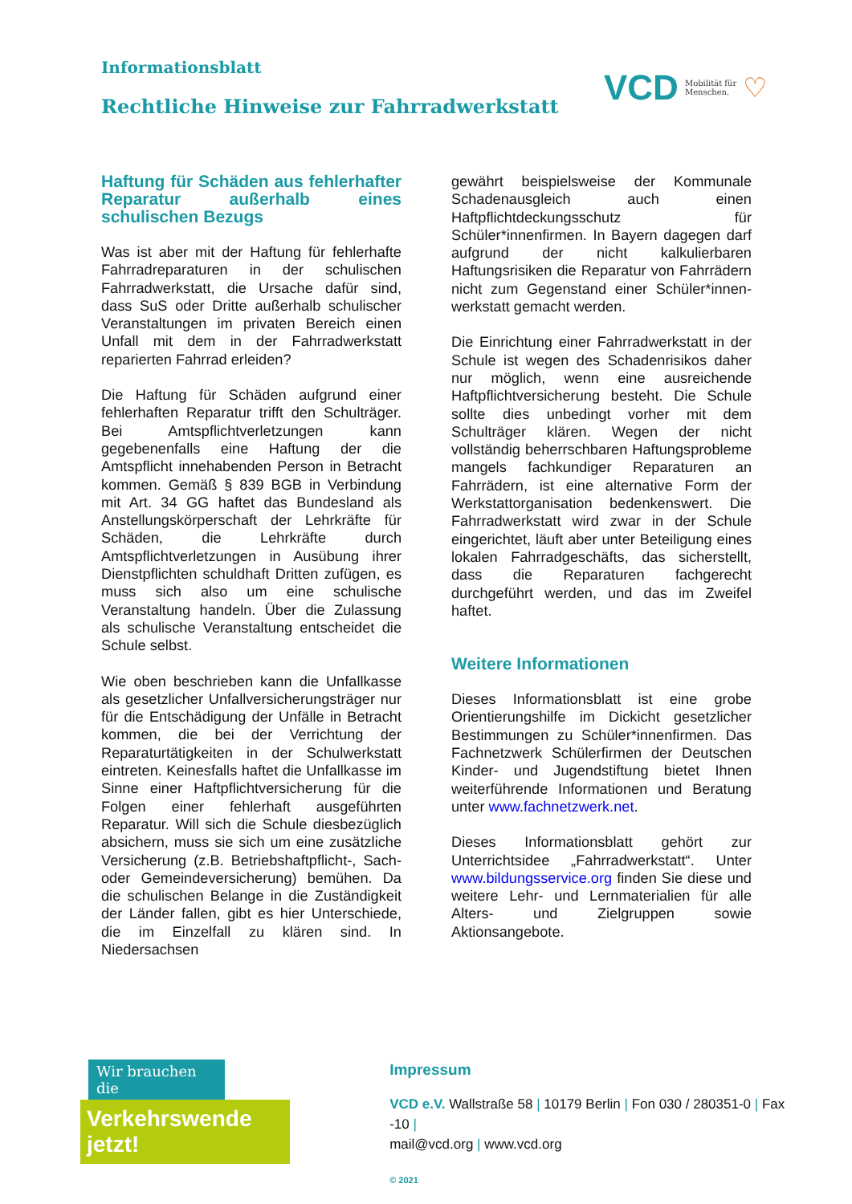Informationsblatt
Rechtliche Hinweise zur Fahrradwerkstatt
VCD Mobilität für
Menschen. ♡
Haftung für Schäden aus fehlerhafter Reparatur außerhalb eines schulischen Bezugs
Was ist aber mit der Haftung für fehlerhafte Fahrradreparaturen in der schulischen Fahrradwerkstatt, die Ursache dafür sind, dass SuS oder Dritte außerhalb schulischer Veranstaltungen im privaten Bereich einen Unfall mit dem in der Fahrradwerkstatt reparierten Fahrrad erleiden?
Die Haftung für Schäden aufgrund einer fehlerhaften Reparatur trifft den Schulträger. Bei Amtspflichtverletzungen kann gegebenenfalls eine Haftung der die Amtspflicht innehabenden Person in Betracht kommen. Gemäß § 839 BGB in Verbindung mit Art. 34 GG haftet das Bundesland als Anstellungskörperschaft der Lehrkräfte für Schäden, die Lehrkräfte durch Amtspflichtverletzungen in Ausübung ihrer Dienstpflichten schuldhaft Dritten zufügen, es muss sich also um eine schulische Veranstaltung handeln. Über die Zulassung als schulische Veranstaltung entscheidet die Schule selbst.
Wie oben beschrieben kann die Unfallkasse als gesetzlicher Unfallversicherungsträger nur für die Entschädigung der Unfälle in Betracht kommen, die bei der Verrichtung der Reparaturtätigkeiten in der Schulwerkstatt eintreten. Keinesfalls haftet die Unfallkasse im Sinne einer Haftpflichtversicherung für die Folgen einer fehlerhaft ausgeführten Reparatur. Will sich die Schule diesbezüglich absichern, muss sie sich um eine zusätzliche Versicherung (z.B. Betriebshaftpflicht-, Sach- oder Gemeindeversicherung) bemühen. Da die schulischen Belange in die Zuständigkeit der Länder fallen, gibt es hier Unterschiede, die im Einzelfall zu klären sind. In Niedersachsen
gewährt beispielsweise der Kommunale Schadenausgleich auch einen Haftpflichtdeckungsschutz für Schüler*innenfirmen. In Bayern dagegen darf aufgrund der nicht kalkulierbaren Haftungsrisiken die Reparatur von Fahrrädern nicht zum Gegenstand einer Schüler*innen-werkstatt gemacht werden.
Die Einrichtung einer Fahrradwerkstatt in der Schule ist wegen des Schadenrisikos daher nur möglich, wenn eine ausreichende Haftpflichtversicherung besteht. Die Schule sollte dies unbedingt vorher mit dem Schulträger klären. Wegen der nicht vollständig beherrschbaren Haftungsprobleme mangels fachkundiger Reparaturen an Fahrrädern, ist eine alternative Form der Werkstattorganisation bedenkenswert. Die Fahrradwerkstatt wird zwar in der Schule eingerichtet, läuft aber unter Beteiligung eines lokalen Fahrradgeschäfts, das sicherstellt, dass die Reparaturen fachgerecht durchgeführt werden, und das im Zweifel haftet.
Weitere Informationen
Dieses Informationsblatt ist eine grobe Orientierungshilfe im Dickicht gesetzlicher Bestimmungen zu Schüler*innenfirmen. Das Fachnetzwerk Schülerfirmen der Deutschen Kinder- und Jugendstiftung bietet Ihnen weiterführende Informationen und Beratung unter www.fachnetzwerk.net.
Dieses Informationsblatt gehört zur Unterrichtsidee „Fahrradwerkstatt“. Unter www.bildungsservice.org finden Sie diese und weitere Lehr- und Lernmaterialien für alle Alters- und Zielgruppen sowie Aktionsangebote.
Wir brauchen die
Verkehrswende jetzt!
Impressum
VCD e.V. Wallstraße 58 | 10179 Berlin | Fon 030 / 280351-0 | Fax -10 |
mail@vcd.org | www.vcd.org
© 2021